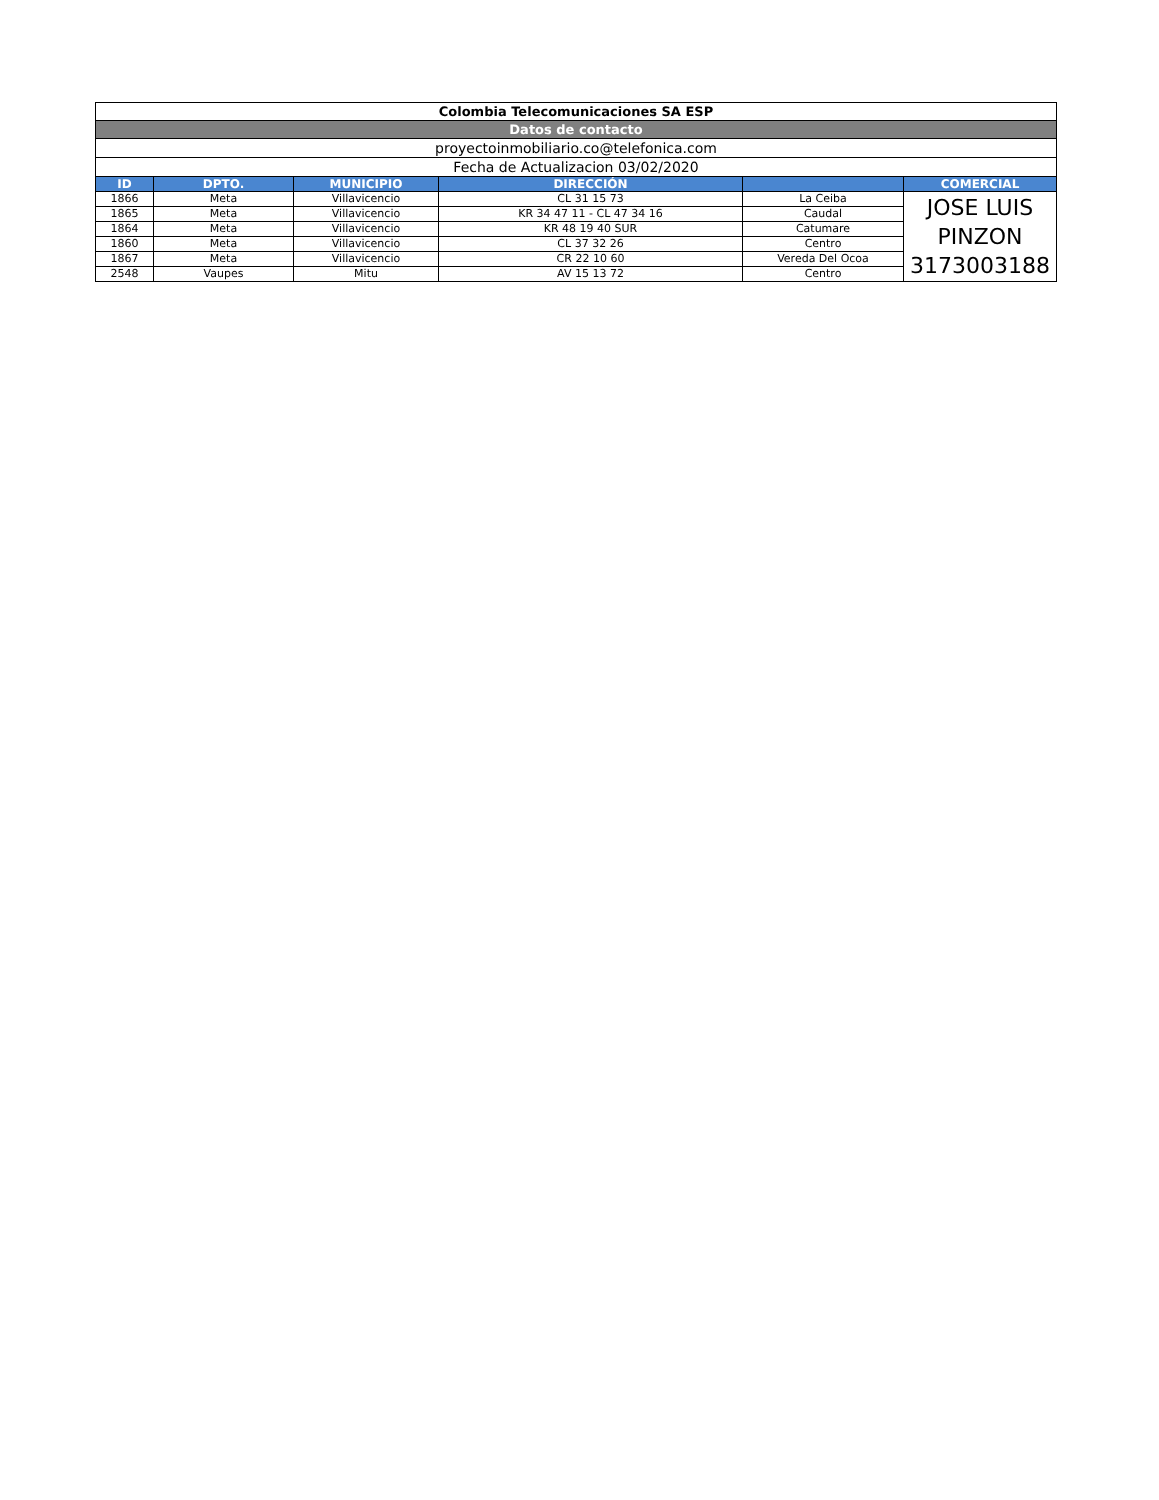| Colombia Telecomunicaciones SA ESP | | | | | |
| Datos de contacto | | | | | |
| proyectoinmobiliario.co@telefonica.com | | | | | |
| Fecha de Actualizacion 03/02/2020 | | | | | |
| ID | DPTO. | MUNICIPIO | DIRECCIÓN | | COMERCIAL |
| 1866 | Meta | Villavicencio | CL 31 15 73 | La Ceiba | JOSE LUIS PINZON 3173003188 |
| 1865 | Meta | Villavicencio | KR 34 47 11 - CL 47 34 16 | Caudal | |
| 1864 | Meta | Villavicencio | KR 48 19 40 SUR | Catumare | |
| 1860 | Meta | Villavicencio | CL 37 32 26 | Centro | |
| 1867 | Meta | Villavicencio | CR 22 10 60 | Vereda Del Ocoa | |
| 2548 | Vaupes | Mitu | AV 15 13 72 | Centro | |